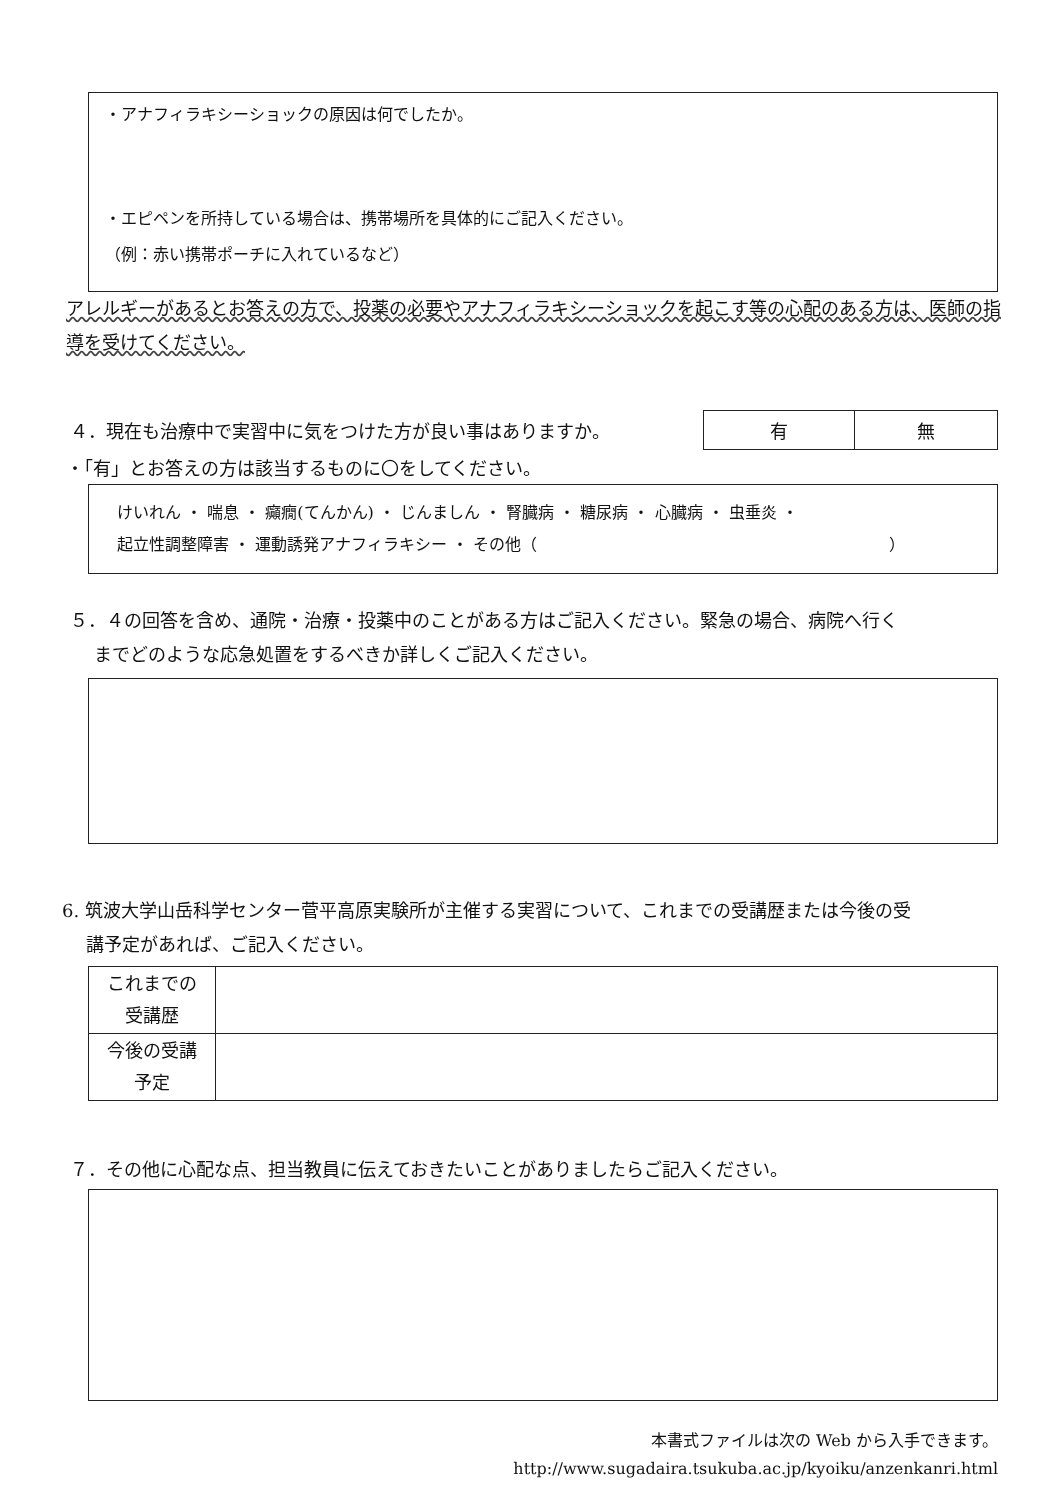・アナフィラキシーショックの原因は何でしたか。
・エピペンを所持している場合は、携帯場所を具体的にご記入ください。
（例：赤い携帯ポーチに入れているなど）
アレルギーがあるとお答えの方で、投薬の必要やアナフィラキシーショックを起こす等の心配のある方は、医師の指導を受けてください。
４．現在も治療中で実習中に気をつけた方が良い事はありますか。
| 有 | 無 |
・「有」とお答えの方は該当するものに〇をしてください。
けいれん ・ 喘息 ・ 癲癇(てんかん) ・ じんましん ・ 腎臓病 ・ 糖尿病 ・ 心臓病 ・ 虫垂炎 ・
起立性調整障害 ・ 運動誘発アナフィラキシー ・ その他（　　　　　　　　　　　　　　　　　　　　　　）
５．４の回答を含め、通院・治療・投薬中のことがある方はご記入ください。緊急の場合、病院へ行く
　 までどのような応急処置をするべきか詳しくご記入ください。
6. 筑波大学山岳科学センター菅平高原実験所が主催する実習について、これまでの受講歴または今後の受
　 講予定があれば、ご記入ください。
| これまでの 受講歴 | |
| 今後の受講 予定 | |
７．その他に心配な点、担当教員に伝えておきたいことがありましたらご記入ください。
本書式ファイルは次の Web から入手できます。
http://www.sugadaira.tsukuba.ac.jp/kyoiku/anzenkanri.html